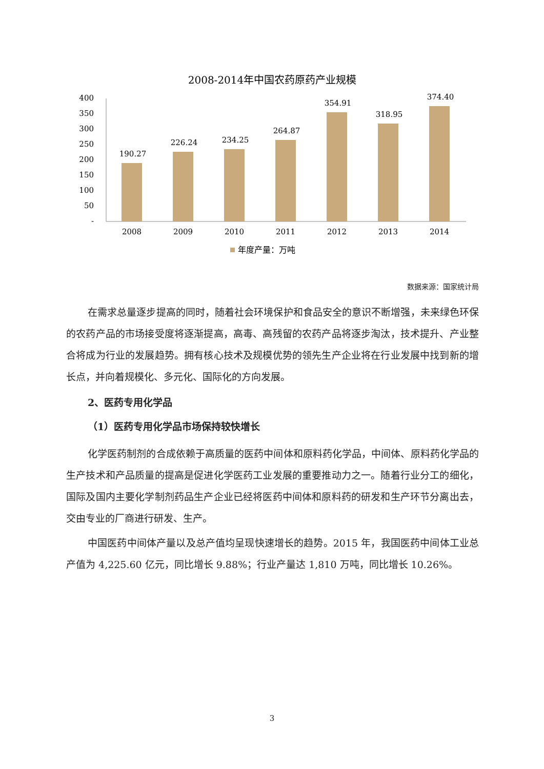2008-2014年中国农药原药产业规模
400
350
300
250
200
150
100
50
-
190.27
226.24
234.25
264.87
354.91
318.95
374.40
2008
2009
2010
2011
2012
2013
2014
年度产量：万吨
数据来源：国家统计局
在需求总量逐步提高的同时，随着社会环境保护和食品安全的意识不断增强，未来绿色环保的农药产品的市场接受度将逐渐提高，高毒、高残留的农药产品将逐步淘汰，技术提升、产业整合将成为行业的发展趋势。拥有核心技术及规模优势的领先生产企业将在行业发展中找到新的增长点，并向着规模化、多元化、国际化的方向发展。
2、医药专用化学品
（1）医药专用化学品市场保持较快增长
化学医药制剂的合成依赖于高质量的医药中间体和原料药化学品，中间体、原料药化学品的生产技术和产品质量的提高是促进化学医药工业发展的重要推动力之一。随着行业分工的细化，国际及国内主要化学制剂药品生产企业已经将医药中间体和原料药的研发和生产环节分离出去，交由专业的厂商进行研发、生产。
中国医药中间体产量以及总产值均呈现快速增长的趋势。2015 年，我国医药中间体工业总产值为 4,225.60 亿元，同比增长 9.88%；行业产量达 1,810 万吨，同比增长 10.26%。
3